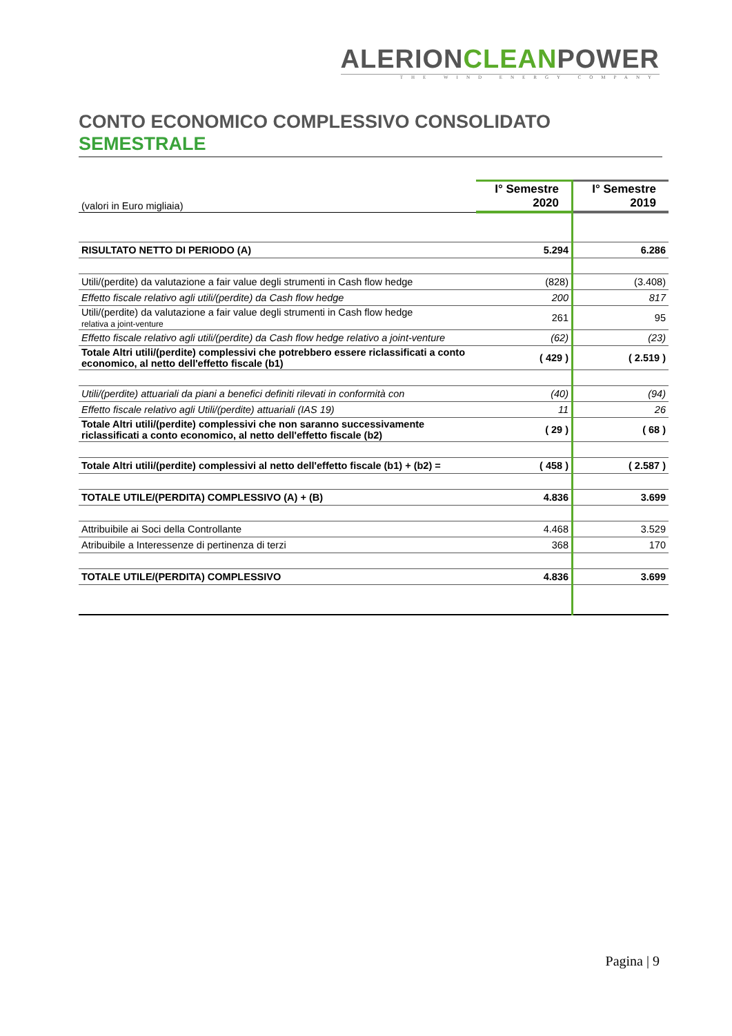ALERIONCLEANPOWER
THE WIND ENERGY COMPANY
CONTO ECONOMICO COMPLESSIVO CONSOLIDATO
SEMESTRALE
| (valori in Euro migliaia) | I° Semestre 2020 | I° Semestre 2019 |
| RISULTATO NETTO DI PERIODO (A) | 5.294 | 6.286 |
| Utili/(perdite) da valutazione a fair value degli strumenti in Cash flow hedge | (828) | (3.408) |
| Effetto fiscale relativo agli utili/(perdite) da Cash flow hedge | 200 | 817 |
| Utili/(perdite) da valutazione a fair value degli strumenti in Cash flow hedge relativa a joint-venture | 261 | 95 |
| Effetto fiscale relativo agli utili/(perdite) da Cash flow hedge relativo a joint-venture | (62) | (23) |
| Totale Altri utili/(perdite) complessivi che potrebbero essere riclassificati a conto economico, al netto dell'effetto fiscale (b1) | ( 429 ) | ( 2.519 ) |
| Utili/(perdite) attuariali da piani a benefici definiti rilevati in conformità con | (40) | (94) |
| Effetto fiscale relativo agli Utili/(perdite) attuariali (IAS 19) | 11 | 26 |
| Totale Altri utili/(perdite) complessivi che non saranno successivamente riclassificati a conto economico, al netto dell'effetto fiscale (b2) | ( 29 ) | ( 68 ) |
| Totale Altri utili/(perdite) complessivi al netto dell'effetto fiscale (b1) + (b2) = | ( 458 ) | ( 2.587 ) |
| TOTALE UTILE/(PERDITA) COMPLESSIVO (A) + (B) | 4.836 | 3.699 |
| Attribuibile ai Soci della Controllante | 4.468 | 3.529 |
| Atribuibile a Interessenze di pertinenza di terzi | 368 | 170 |
| TOTALE UTILE/(PERDITA) COMPLESSIVO | 4.836 | 3.699 |
Pagina | 9